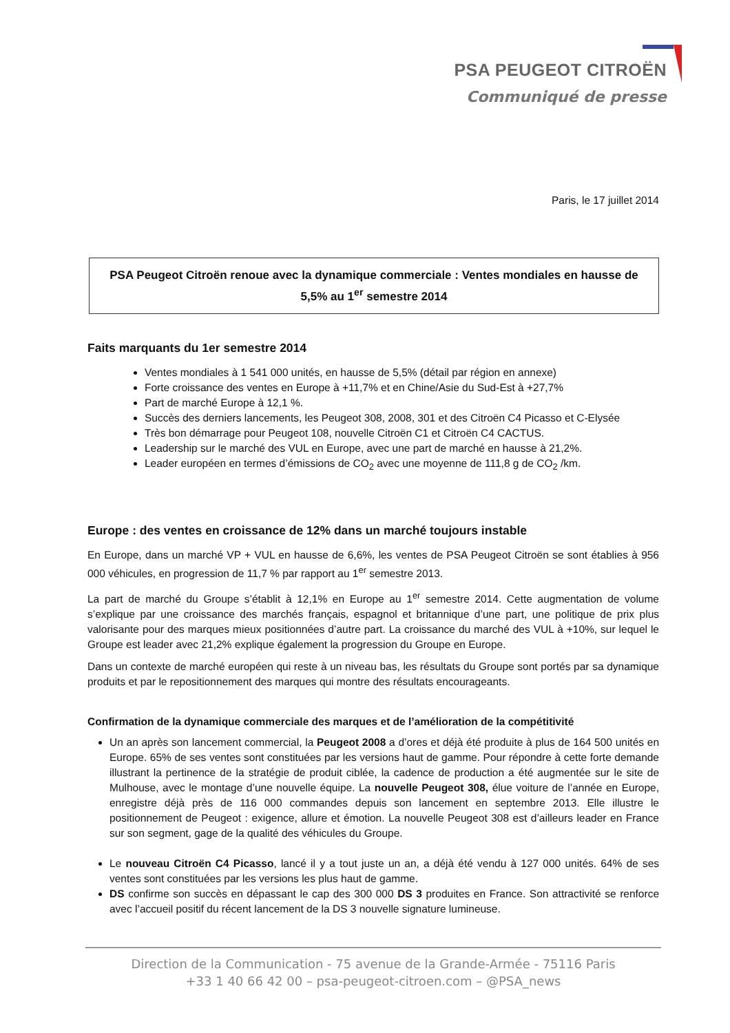PSA PEUGEOT CITROËN
Communiqué de presse
Paris, le 17 juillet 2014
PSA Peugeot Citroën renoue avec la dynamique commerciale : Ventes mondiales en hausse de 5,5% au 1<sup>er</sup> semestre 2014
Faits marquants du 1er semestre 2014
Ventes mondiales à 1 541 000 unités, en hausse de 5,5% (détail par région en annexe)
Forte croissance des ventes en Europe à +11,7% et en Chine/Asie du Sud-Est à +27,7%
Part de marché Europe à 12,1 %.
Succès des derniers lancements, les Peugeot 308, 2008, 301 et des Citroën C4 Picasso et C-Elysée
Très bon démarrage pour Peugeot 108, nouvelle Citroën C1 et Citroën C4 CACTUS.
Leadership sur le marché des VUL en Europe, avec une part de marché en hausse à 21,2%.
Leader européen en termes d’émissions de CO<sub>2</sub> avec une moyenne de 111,8 g de CO<sub>2</sub> /km.
Europe : des ventes en croissance de 12% dans un marché toujours instable
En Europe, dans un marché VP + VUL en hausse de 6,6%, les ventes de PSA Peugeot Citroën se sont établies à 956 000 véhicules, en progression de 11,7 % par rapport au 1<sup>er</sup> semestre 2013.
La part de marché du Groupe s’établit à 12,1% en Europe au 1<sup>er</sup> semestre 2014. Cette augmentation de volume s’explique par une croissance des marchés français, espagnol et britannique d’une part, une politique de prix plus valorisante pour des marques mieux positionnées d’autre part. La croissance du marché des VUL à +10%, sur lequel le Groupe est leader avec 21,2% explique également la progression du Groupe en Europe.
Dans un contexte de marché européen qui reste à un niveau bas, les résultats du Groupe sont portés par sa dynamique produits et par le repositionnement des marques qui montre des résultats encourageants.
Confirmation de la dynamique commerciale des marques et de l’amélioration de la compétitivité
Un an après son lancement commercial, la Peugeot 2008 a d’ores et déjà été produite à plus de 164 500 unités en Europe. 65% de ses ventes sont constituées par les versions haut de gamme. Pour répondre à cette forte demande illustrant la pertinence de la stratégie de produit ciblée, la cadence de production a été augmentée sur le site de Mulhouse, avec le montage d’une nouvelle équipe. La nouvelle Peugeot 308, élue voiture de l’année en Europe, enregistre déjà près de 116 000 commandes depuis son lancement en septembre 2013. Elle illustre le positionnement de Peugeot : exigence, allure et émotion. La nouvelle Peugeot 308 est d’ailleurs leader en France sur son segment, gage de la qualité des véhicules du Groupe.
Le nouveau Citroën C4 Picasso, lancé il y a tout juste un an, a déjà été vendu à 127 000 unités. 64% de ses ventes sont constituées par les versions les plus haut de gamme.
DS confirme son succès en dépassant le cap des 300 000 DS 3 produites en France. Son attractivité se renforce avec l’accueil positif du récent lancement de la DS 3 nouvelle signature lumineuse.
Direction de la Communication - 75 avenue de la Grande-Armée - 75116 Paris
+33 1 40 66 42 00 – psa-peugeot-citroen.com – @PSA_news